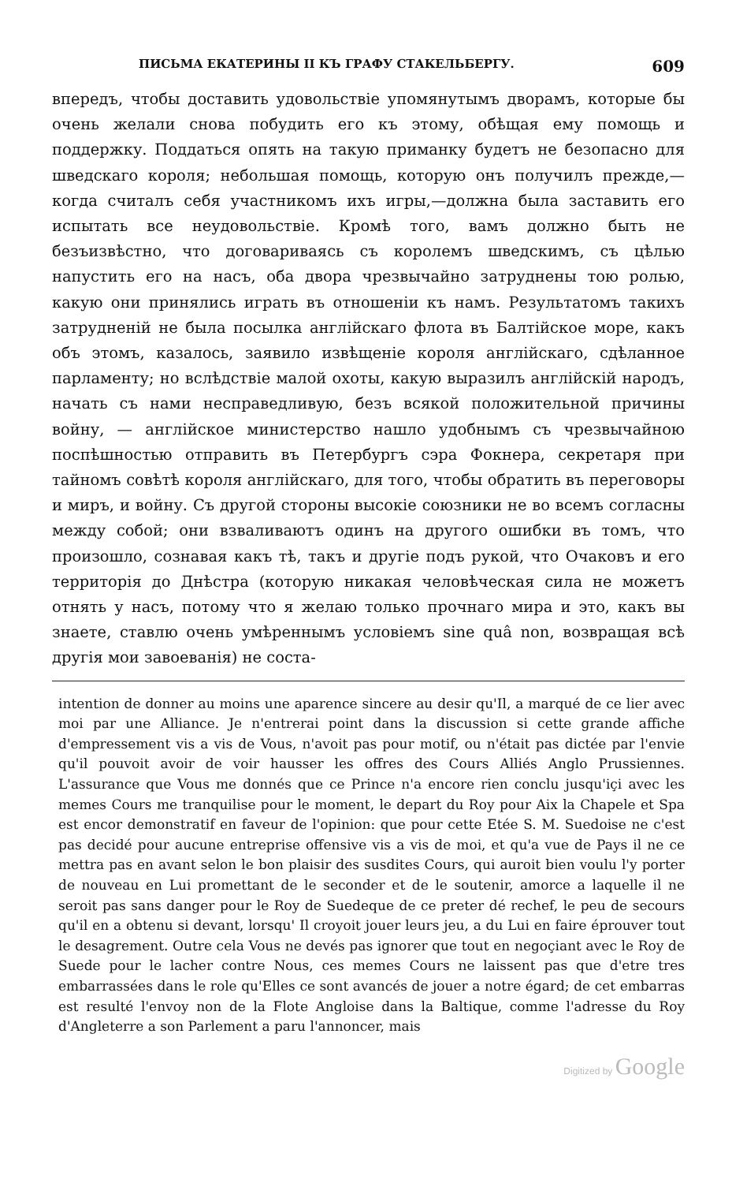ПИСЬМА ЕКАТЕРИНЫ II КЪ ГРАФУ СТАКЕЛЬБЕРГУ. 609
впередъ, чтобы доставить удовольствіе упомянутымъ дворамъ, которые бы очень желали снова побудить его къ этому, обѣщая ему помощь и поддержку. Поддаться опять на такую приманку будетъ не безопасно для шведскаго короля; небольшая помощь, которую онъ получилъ прежде,—когда считалъ себя участникомъ ихъ игры,—должна была заставить его испытать все неудовольствіе. Кромѣ того, вамъ должно быть не безъизвѣстно, что договариваясь съ королемъ шведскимъ, съ цѣлью напустить его на насъ, оба двора чрезвычайно затруднены тою ролью, какую они принялись играть въ отношеніи къ намъ. Результатомъ такихъ затрудненій не была посылка англійскаго флота въ Балтійское море, какъ объ этомъ, казалось, заявило извѣщеніе короля англійскаго, сдѣланное парламенту; но вслѣдствіе малой охоты, какую выразилъ англійскій народъ, начать съ нами несправедливую, безъ всякой положительной причины войну, — англійское министерство нашло удобнымъ съ чрезвычайною поспѣшностью отправить въ Петербургъ сэра Фокнера, секретаря при тайномъ совѣтѣ короля англійскаго, для того, чтобы обратить въ переговоры и миръ, и войну. Съ другой стороны высокіе союзники не во всемъ согласны между собой; они взваливаютъ одинъ на другого ошибки въ томъ, что произошло, сознавая какъ тѣ, такъ и другіе подъ рукой, что Очаковъ и его территорія до Днѣстра (которую никакая человѣческая сила не можетъ отнять у насъ, потому что я желаю только прочнаго мира и это, какъ вы знаете, ставлю очень умѣреннымъ условіемъ sine quâ non, возвращая всѣ другія мои завоеванія) не соста-
intention de donner au moins une aparence sincere au desir qu'Il, a marqué de ce lier avec moi par une Alliance. Je n'entrerai point dans la discussion si cette grande affiche d'empressement vis a vis de Vous, n'avoit pas pour motif, ou n'était pas dictée par l'envie qu'il pouvoit avoir de voir hausser les offres des Cours Alliés Anglo Prussiennes. L'assurance que Vous me donnés que ce Prince n'a encore rien conclu jusqu'içi avec les memes Cours me tranquilise pour le moment, le depart du Roy pour Aix la Chapele et Spa est encor demonstratif en faveur de l'opinion: que pour cette Etée S. M. Suedoise ne c'est pas decidé pour aucune entreprise offensive vis a vis de moi, et qu'a vue de Pays il ne ce mettra pas en avant selon le bon plaisir des susdites Cours, qui auroit bien voulu l'y porter de nouveau en Lui promettant de le seconder et de le soutenir, amorce a laquelle il ne seroit pas sans danger pour le Roy de Suedeque de ce preter dé rechef, le peu de secours qu'il en a obtenu si devant, lorsqu' Il croyoit jouer leurs jeu, a du Lui en faire éprouver tout le desagrement. Outre cela Vous ne devés pas ignorer que tout en negoçiant avec le Roy de Suede pour le lacher contre Nous, ces memes Cours ne laissent pas que d'etre tres embarrassées dans le role qu'Elles ce sont avancés de jouer a notre égard; de cet embarras est resulté l'envoy non de la Flote Angloise dans la Baltique, comme l'adresse du Roy d'Angleterre a son Parlement a paru l'annoncer, mais
Digitized by Google